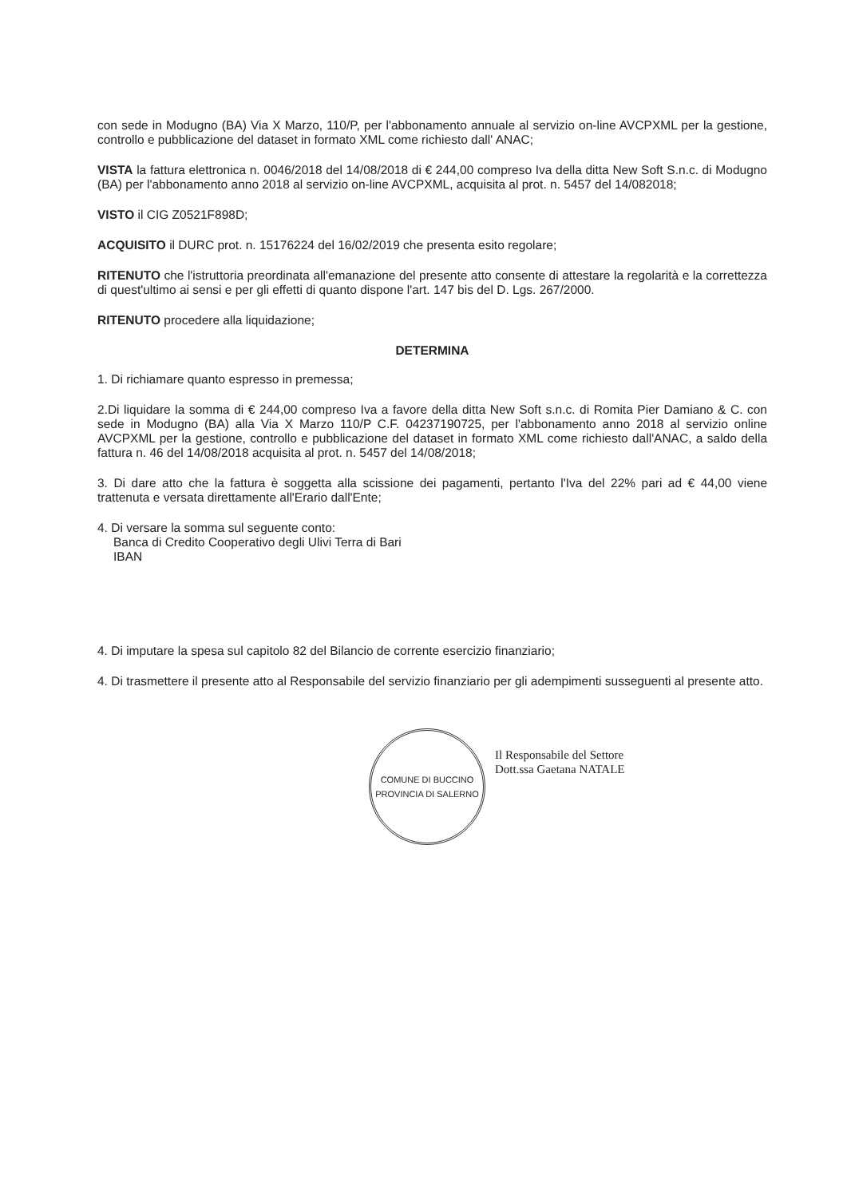con sede in Modugno (BA) Via X Marzo, 110/P, per l'abbonamento annuale al servizio on-line AVCPXML per la gestione, controllo e pubblicazione del dataset in formato XML come richiesto dall' ANAC;
VISTA la fattura elettronica n. 0046/2018 del 14/08/2018 di € 244,00 compreso Iva della ditta New Soft S.n.c. di Modugno (BA) per l'abbonamento anno 2018 al servizio on-line AVCPXML, acquisita al prot. n. 5457 del 14/082018;
VISTO il CIG Z0521F898D;
ACQUISITO il DURC prot. n. 15176224 del 16/02/2019 che presenta esito regolare;
RITENUTO che l'istruttoria preordinata all'emanazione del presente atto consente di attestare la regolarità e la correttezza di quest'ultimo ai sensi e per gli effetti di quanto dispone l'art. 147 bis del D. Lgs. 267/2000.
RITENUTO procedere alla liquidazione;
DETERMINA
1. Di richiamare quanto espresso in premessa;
2.Di liquidare la somma di € 244,00 compreso Iva a favore della ditta New Soft s.n.c. di Romita Pier Damiano & C. con sede in Modugno (BA) alla Via X Marzo 110/P C.F. 04237190725, per l'abbonamento anno 2018 al servizio online AVCPXML per la gestione, controllo e pubblicazione del dataset in formato XML come richiesto dall'ANAC, a saldo della fattura n. 46 del 14/08/2018 acquisita al prot. n. 5457 del 14/08/2018;
3. Di dare atto che la fattura è soggetta alla scissione dei pagamenti, pertanto l'Iva del 22% pari ad € 44,00 viene trattenuta e versata direttamente all'Erario dall'Ente;
4. Di versare la somma sul seguente conto:
Banca di Credito Cooperativo degli Ulivi Terra di Bari
IBAN
4. Di imputare la spesa sul capitolo 82 del Bilancio de corrente esercizio finanziario;
4. Di trasmettere il presente atto al Responsabile del servizio finanziario per gli adempimenti susseguenti al presente atto.
COMUNE DI BUCCINO
PROVINCIA DI SALERNO
Il Responsabile del Settore
Dott.ssa Gaetana NATALE